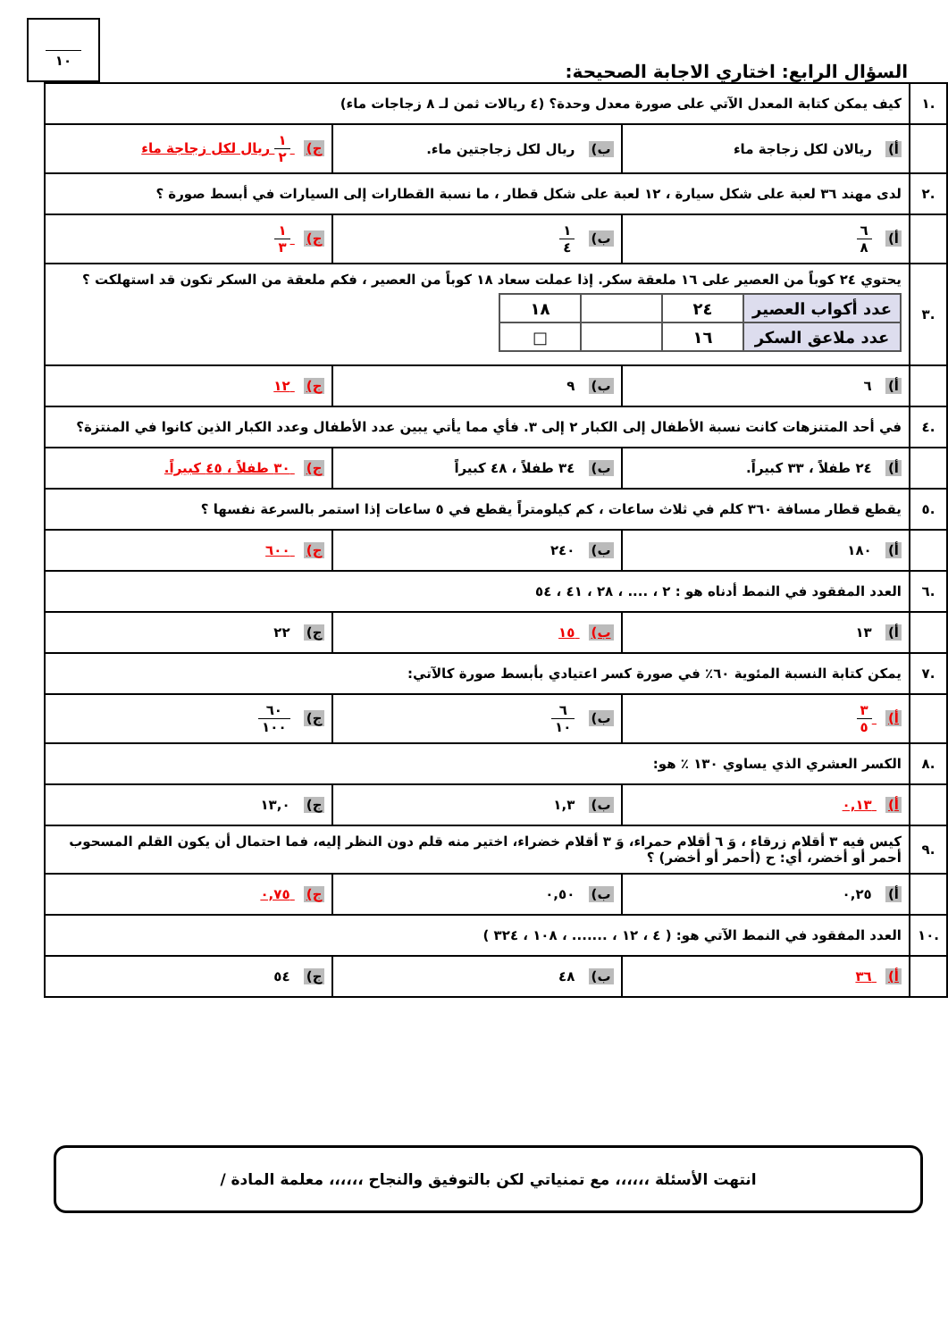السؤال الرابع: اختاري الاجابة الصحيحة:
١٠
| .١ | كيف يمكن كتابة المعدل الآتي على صورة معدل وحدة؟ (٤ ريالات ثمن لـ ٨ زجاجات ماء) | | |
| | أ) ريالان لكل زجاجة ماء | ب) ريال لكل زجاجتين ماء. | ج) ١ ٢ ريال لكل زجاجة ماء |
| .٢ | لدى مهند ٣٦ لعبة على شكل سيارة ، ١٢ لعبة على شكل قطار ، ما نسبة القطارات إلى السيارات في أبسط صورة ؟ | | |
| | أ) ٦ ٨ | ب) ١ ٤ | ج) ١ ٣ |
| .٣ | يحتوي ٢٤ كوباً من العصير على ١٦ ملعقة سكر. إذا عملت سعاد ١٨ كوباً من العصير ، فكم ملعقة من السكر تكون قد استهلكت ؟ / عدد أكواب العصير / ٢٤ / / ١٨ / / عدد ملاعق السكر / ١٦ / / □ / | | |
| | أ) ٦ | ب) ٩ | ج) ١٢ |
| .٤ | في أحد المتنزهات كانت نسبة الأطفال إلى الكبار ٢ إلى ٣. فأي مما يأتي يبين عدد الأطفال وعدد الكبار الذين كانوا في المنتزة؟ | | |
| | أ) ٢٤ طفلاً ، ٣٣ كبيراً. | ب) ٣٤ طفلاً ، ٤٨ كبيراً | ج) ٣٠ طفلاً ، ٤٥ كبيراً. |
| .٥ | يقطع قطار مسافة ٣٦٠ كلم في ثلاث ساعات ، كم كيلومتراً يقطع في ٥ ساعات إذا استمر بالسرعة نفسها ؟ | | |
| | أ) ١٨٠ | ب) ٢٤٠ | ج) ٦٠٠ |
| .٦ | العدد المفقود في النمط أدناه هو : ٢ ، .... ، ٢٨ ، ٤١ ، ٥٤ | | |
| | أ) ١٣ | ب) ١٥ | ج) ٢٢ |
| .٧ | يمكن كتابة النسبة المئوية ٦٠٪ في صورة كسر اعتيادي بأبسط صورة كالآتي: | | |
| | أ) ٣ ٥ | ب) ٦ ١٠ | ج) ٦٠ ١٠٠ |
| .٨ | الكسر العشري الذي يساوي ١٣٠ ٪ هو: | | |
| | أ) ٠,١٣ | ب) ١,٣ | ج) ١٣,٠ |
| .٩ | كيس فيه ٣ أقلام زرقاء ، وَ ٦ أقلام حمراء، وَ ٣ أقلام خضراء، اختير منه قلم دون النظر إليه، فما احتمال أن يكون القلم المسحوب أحمر أو أخضر، أي: ح (أحمر أو أخضر) ؟ | | |
| | أ) ٠,٢٥ | ب) ٠,٥٠ | ج) ٠,٧٥ |
| .١٠ | العدد المفقود في النمط الآتي هو: ( ٤ ، ١٢ ، ....... ، ١٠٨ ، ٣٢٤ ) | | |
| | أ) ٣٦ | ب) ٤٨ | ج) ٥٤ |
انتهت الأسئلة ،،،،،، مع تمنياتي لكن بالتوفيق والنجاح ،،،،،، معلمة المادة /